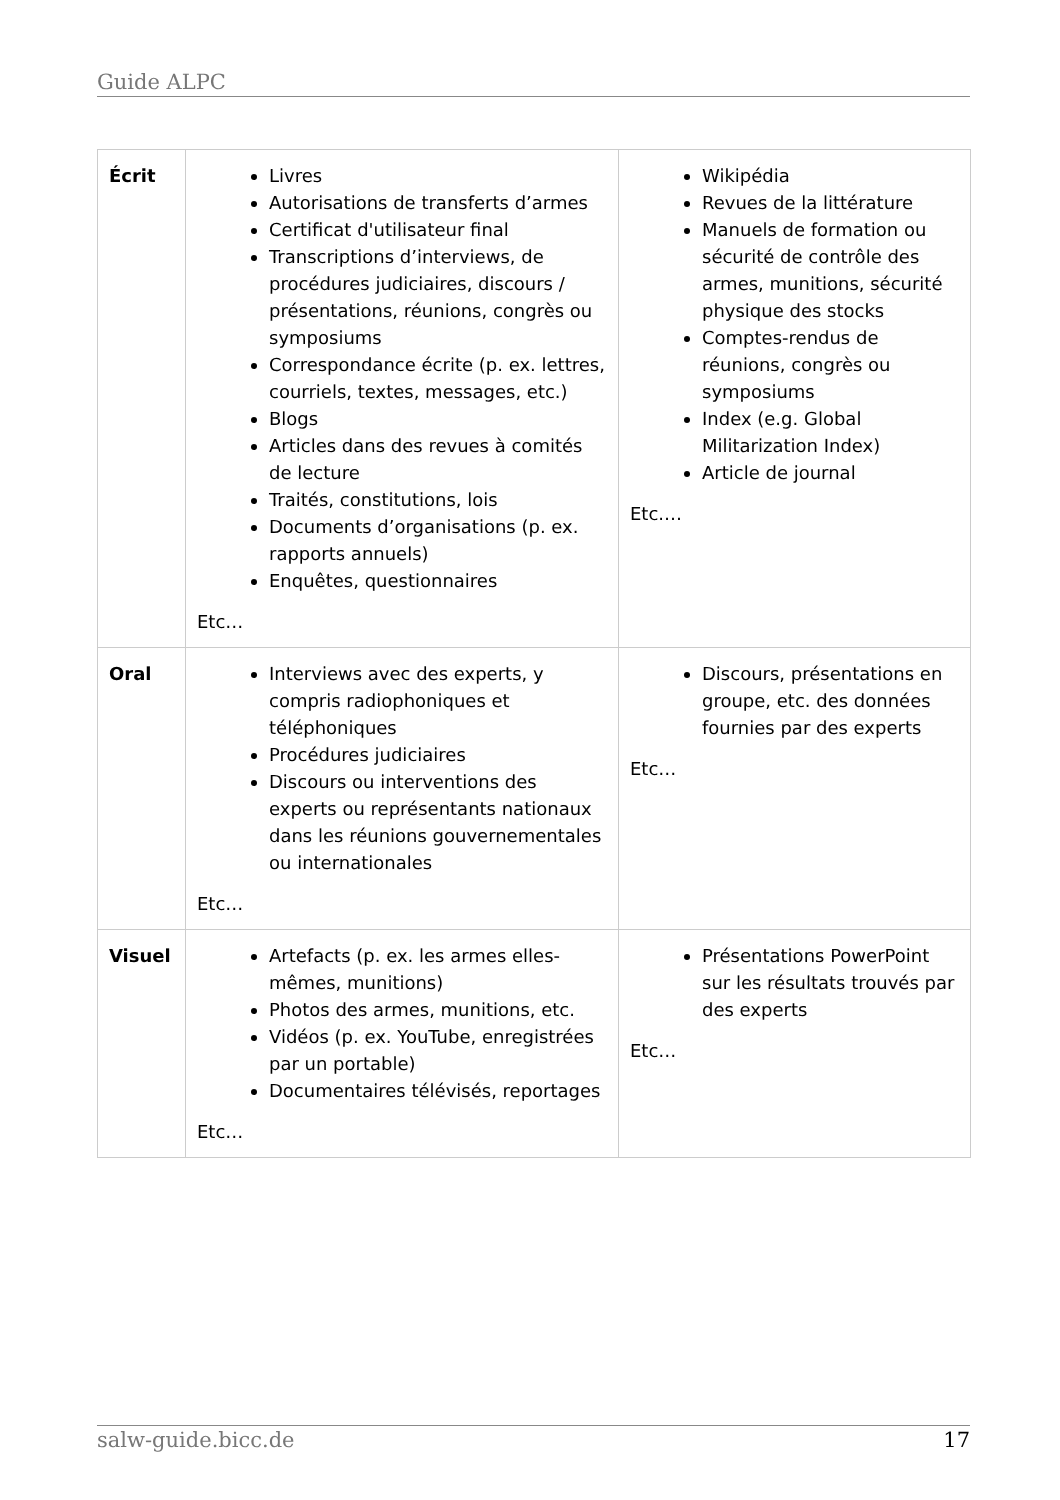Guide ALPC
| Écrit | Livres Autorisations de transferts d’armes Certificat d'utilisateur final Transcriptions d’interviews, de procédures judiciaires, discours / présentations, réunions, congrès ou symposiums Correspondance écrite (p. ex. lettres, courriels, textes, messages, etc.) Blogs Articles dans des revues à comités de lecture Traités, constitutions, lois Documents d’organisations (p. ex. rapports annuels) Enquêtes, questionnaires Etc… | Wikipédia Revues de la littérature Manuels de formation ou sécurité de contrôle des armes, munitions, sécurité physique des stocks Comptes-rendus de réunions, congrès ou symposiums Index (e.g. Global Militarization Index) Article de journal Etc.… |
| Oral | Interviews avec des experts, y compris radiophoniques et téléphoniques Procédures judiciaires Discours ou interventions des experts ou représentants nationaux dans les réunions gouvernementales ou internationales Etc… | Discours, présentations en groupe, etc. des données fournies par des experts Etc… |
| Visuel | Artefacts (p. ex. les armes elles-mêmes, munitions) Photos des armes, munitions, etc. Vidéos (p. ex. YouTube, enregistrées par un portable) Documentaires télévisés, reportages Etc… | Présentations PowerPoint sur les résultats trouvés par des experts Etc… |
salw-guide.bicc.de 17